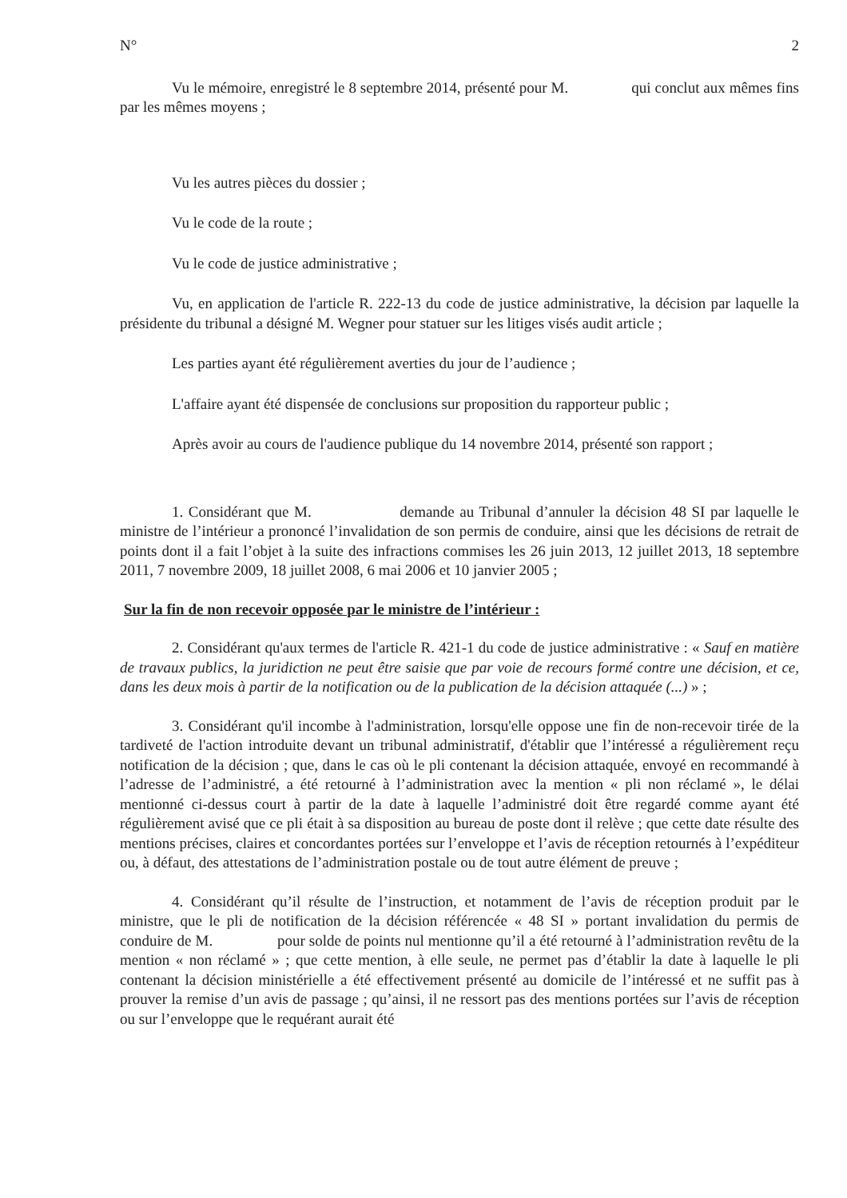N° 2
Vu le mémoire, enregistré le 8 septembre 2014, présenté pour M. qui conclut aux mêmes fins par les mêmes moyens ;
Vu les autres pièces du dossier ;
Vu le code de la route ;
Vu le code de justice administrative ;
Vu, en application de l'article R. 222-13 du code de justice administrative, la décision par laquelle la présidente du tribunal a désigné M. Wegner pour statuer sur les litiges visés audit article ;
Les parties ayant été régulièrement averties du jour de l’audience ;
L'affaire ayant été dispensée de conclusions sur proposition du rapporteur public ;
Après avoir au cours de l'audience publique du 14 novembre 2014, présenté son rapport ;
1. Considérant que M. demande au Tribunal d’annuler la décision 48 SI par laquelle le ministre de l’intérieur a prononcé l’invalidation de son permis de conduire, ainsi que les décisions de retrait de points dont il a fait l’objet à la suite des infractions commises les 26 juin 2013, 12 juillet 2013, 18 septembre 2011, 7 novembre 2009, 18 juillet 2008, 6 mai 2006 et 10 janvier 2005 ;
Sur la fin de non recevoir opposée par le ministre de l’intérieur :
2. Considérant qu'aux termes de l'article R. 421-1 du code de justice administrative : « Sauf en matière de travaux publics, la juridiction ne peut être saisie que par voie de recours formé contre une décision, et ce, dans les deux mois à partir de la notification ou de la publication de la décision attaquée (...) » ;
3. Considérant qu'il incombe à l'administration, lorsqu'elle oppose une fin de non-recevoir tirée de la tardiveté de l'action introduite devant un tribunal administratif, d'établir que l’intéressé a régulièrement reçu notification de la décision ; que, dans le cas où le pli contenant la décision attaquée, envoyé en recommandé à l’adresse de l’administré, a été retourné à l’administration avec la mention « pli non réclamé », le délai mentionné ci-dessus court à partir de la date à laquelle l’administré doit être regardé comme ayant été régulièrement avisé que ce pli était à sa disposition au bureau de poste dont il relève ; que cette date résulte des mentions précises, claires et concordantes portées sur l’enveloppe et l’avis de réception retournés à l’expéditeur ou, à défaut, des attestations de l’administration postale ou de tout autre élément de preuve ;
4. Considérant qu’il résulte de l’instruction, et notamment de l’avis de réception produit par le ministre, que le pli de notification de la décision référencée « 48 SI » portant invalidation du permis de conduire de M. pour solde de points nul mentionne qu’il a été retourné à l’administration revêtu de la mention « non réclamé » ; que cette mention, à elle seule, ne permet pas d’établir la date à laquelle le pli contenant la décision ministérielle a été effectivement présenté au domicile de l’intéressé et ne suffit pas à prouver la remise d’un avis de passage ; qu’ainsi, il ne ressort pas des mentions portées sur l’avis de réception ou sur l’enveloppe que le requérant aurait été